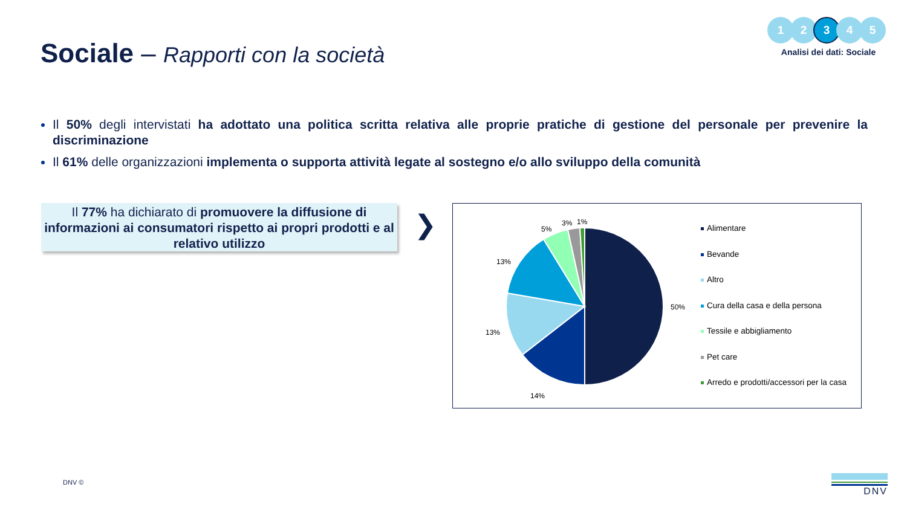Sociale – Rapporti con la società
1 2 3 4 5
Analisi dei dati: Sociale
Il 50% degli intervistati ha adottato una politica scritta relativa alle proprie pratiche di gestione del personale per prevenire la discriminazione
Il 61% delle organizzazioni implementa o supporta attività legate al sostegno e/o allo sviluppo della comunità
Il 77% ha dichiarato di promuovere la diffusione di informazioni ai consumatori rispetto ai propri prodotti e al relativo utilizzo
❯
50%
14%
13%
13%
5%
3%
1%
Alimentare
Bevande
Altro
Cura della casa e della persona
Tessile e abbigliamento
Pet care
Arredo e prodotti/accessori per la casa
DNV ©
DNV